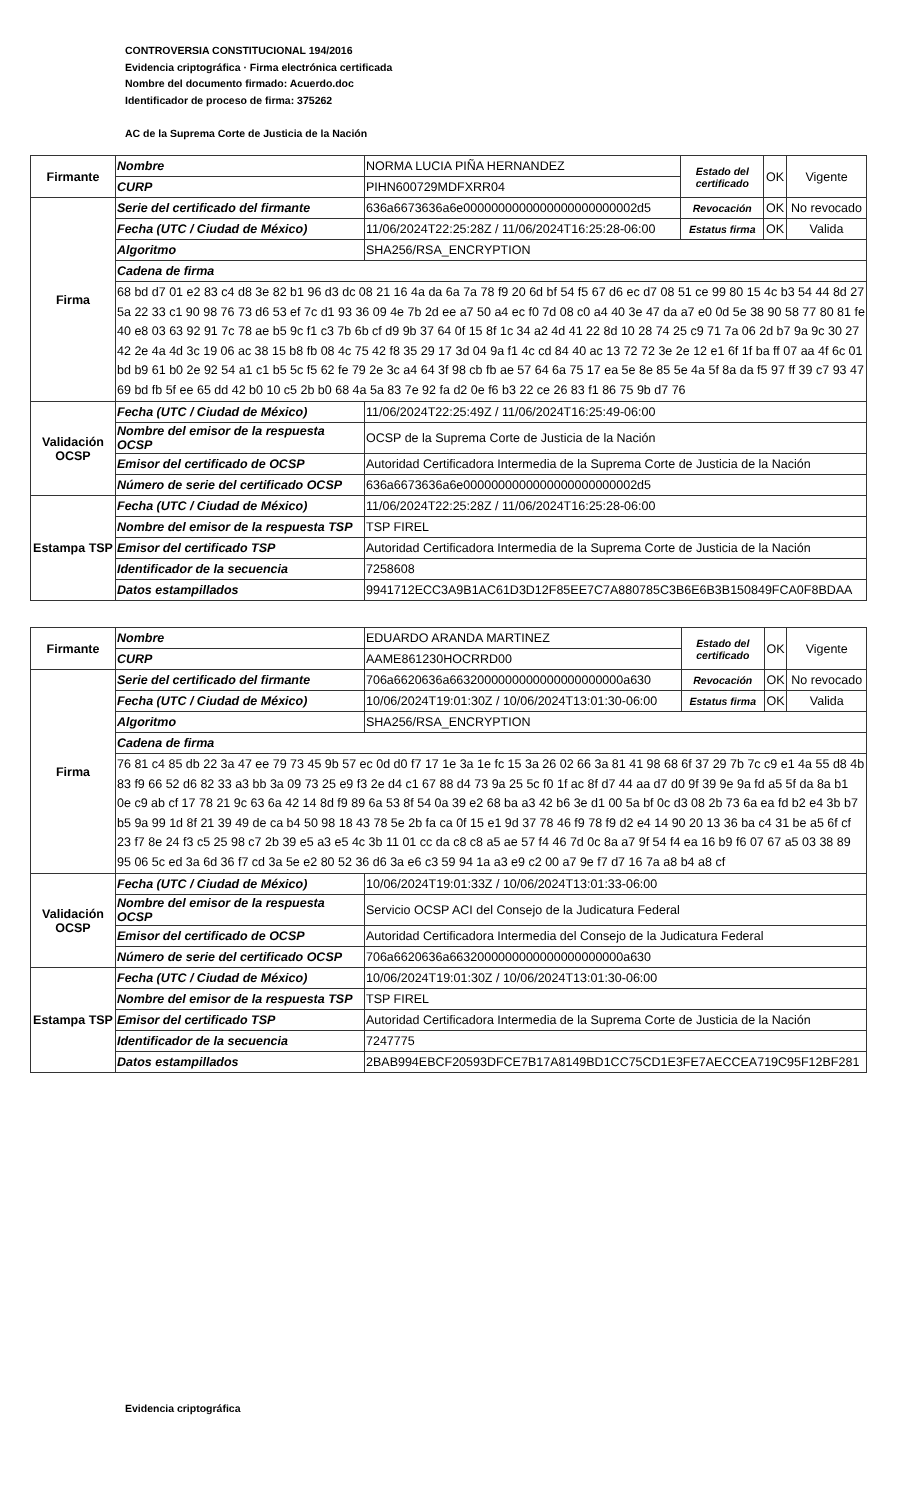CONTROVERSIA CONSTITUCIONAL 194/2016
Evidencia criptográfica · Firma electrónica certificada
Nombre del documento firmado: Acuerdo.doc
Identificador de proceso de firma: 375262
AC de la Suprema Corte de Justicia de la Nación
| Firmante | Nombre | NORMA LUCIA PIÑA HERNANDEZ | Estado del certificado | OK | Vigente |
| | CURP | PIHN600729MDFXRR04 | | | |
| Firma | Serie del certificado del firmante | 636a6673636a6e0000000000000000000000002d5 | Revocación | OK | No revocado |
| | Fecha (UTC / Ciudad de México) | 11/06/2024T22:25:28Z / 11/06/2024T16:25:28-06:00 | Estatus firma | OK | Valida |
| | Algoritmo | SHA256/RSA_ENCRYPTION | | | |
| | Cadena de firma | | | | |
| | 68 bd d7 01 e2 83 c4 d8 3e 82 b1 96 d3 dc 08 21 16 4a da 6a 7a 78 f9 20 6d bf 54 f5 67 d6 ec d7 08 51 ce 99 80 15 4c b3 54 44 8d 27 5a 22 33 c1 90 98 76 73 d6 53 ef 7c d1 93 36 09 4e 7b 2d ee a7 50 a4 ec f0 7d 08 c0 a4 40 3e 47 da a7 e0 0d 5e 38 90 58 77 80 81 fe 40 e8 03 63 92 91 7c 78 ae b5 9c f1 c3 7b 6b cf d9 9b 37 64 0f 15 8f 1c 34 a2 4d 41 22 8d 10 28 74 25 c9 71 7a 06 2d b7 9a 9c 30 27 42 2e 4a 4d 3c 19 06 ac 38 15 b8 fb 08 4c 75 42 f8 35 29 17 3d 04 9a f1 4c cd 84 40 ac 13 72 72 3e 2e 12 e1 6f 1f ba ff 07 aa 4f 6c 01 bd b9 61 b0 2e 92 54 a1 c1 b5 5c f5 62 fe 79 2e 3c a4 64 3f 98 cb fb ae 57 64 6a 75 17 ea 5e 8e 85 5e 4a 5f 8a da f5 97 ff 39 c7 93 47 69 bd fb 5f ee 65 dd 42 b0 10 c5 2b b0 68 4a 5a 83 7e 92 fa d2 0e f6 b3 22 ce 26 83 f1 86 75 9b d7 76 | | | | |
| Validación OCSP | Fecha (UTC / Ciudad de México) | 11/06/2024T22:25:49Z / 11/06/2024T16:25:49-06:00 | | | |
| | Nombre del emisor de la respuesta OCSP | OCSP de la Suprema Corte de Justicia de la Nación | | | |
| | Emisor del certificado de OCSP | Autoridad Certificadora Intermedia de la Suprema Corte de Justicia de la Nación | | | |
| | Número de serie del certificado OCSP | 636a6673636a6e0000000000000000000000002d5 | | | |
| Estampa TSP | Fecha (UTC / Ciudad de México) | 11/06/2024T22:25:28Z / 11/06/2024T16:25:28-06:00 | | | |
| | Nombre del emisor de la respuesta TSP | TSP FIREL | | | |
| | Emisor del certificado TSP | Autoridad Certificadora Intermedia de la Suprema Corte de Justicia de la Nación | | | |
| | Identificador de la secuencia | 7258608 | | | |
| | Datos estampillados | 9941712ECC3A9B1AC61D3D12F85EE7C7A880785C3B6E6B3B150849FCA0F8BDAA | | | |
| Firmante | Nombre | EDUARDO ARANDA MARTINEZ | Estado del certificado | OK | Vigente |
| | CURP | AAME861230HOCRRD00 | | | |
| Firma | Serie del certificado del firmante | 706a6620636a6632000000000000000000000a630 | Revocación | OK | No revocado |
| | Fecha (UTC / Ciudad de México) | 10/06/2024T19:01:30Z / 10/06/2024T13:01:30-06:00 | Estatus firma | OK | Valida |
| | Algoritmo | SHA256/RSA_ENCRYPTION | | | |
| | Cadena de firma | | | | |
| | 76 81 c4 85 db 22 3a 47 ee 79 73 45 9b 57 ec 0d d0 f7 17 1e 3a 1e fc 15 3a 26 02 66 3a 81 41 98 68 6f 37 29 7b 7c c9 e1 4a 55 d8 4b 83 f9 66 52 d6 82 33 a3 bb 3a 09 73 25 e9 f3 2e d4 c1 67 88 d4 73 9a 25 5c f0 1f ac 8f d7 44 aa d7 d0 9f 39 9e 9a fd a5 5f da 8a b1 0e c9 ab cf 17 78 21 9c 63 6a 42 14 8d f9 89 6a 53 8f 54 0a 39 e2 68 ba a3 42 b6 3e d1 00 5a bf 0c d3 08 2b 73 6a ea fd b2 e4 3b b7 b5 9a 99 1d 8f 21 39 49 de ca b4 50 98 18 43 78 5e 2b fa ca 0f 15 e1 9d 37 78 46 f9 78 f9 d2 e4 14 90 20 13 36 ba c4 31 be a5 6f cf 23 f7 8e 24 f3 c5 25 98 c7 2b 39 e5 a3 e5 4c 3b 11 01 cc da c8 c8 a5 ae 57 f4 46 7d 0c 8a a7 9f 54 f4 ea 16 b9 f6 07 67 a5 03 38 89 95 06 5c ed 3a 6d 36 f7 cd 3a 5e e2 80 52 36 d6 3a e6 c3 59 94 1a a3 e9 c2 00 a7 9e f7 d7 16 7a a8 b4 a8 cf | | | | |
| Validación OCSP | Fecha (UTC / Ciudad de México) | 10/06/2024T19:01:33Z / 10/06/2024T13:01:33-06:00 | | | |
| | Nombre del emisor de la respuesta OCSP | Servicio OCSP ACI del Consejo de la Judicatura Federal | | | |
| | Emisor del certificado de OCSP | Autoridad Certificadora Intermedia del Consejo de la Judicatura Federal | | | |
| | Número de serie del certificado OCSP | 706a6620636a6632000000000000000000000a630 | | | |
| Estampa TSP | Fecha (UTC / Ciudad de México) | 10/06/2024T19:01:30Z / 10/06/2024T13:01:30-06:00 | | | |
| | Nombre del emisor de la respuesta TSP | TSP FIREL | | | |
| | Emisor del certificado TSP | Autoridad Certificadora Intermedia de la Suprema Corte de Justicia de la Nación | | | |
| | Identificador de la secuencia | 7247775 | | | |
| | Datos estampillados | 2BAB994EBCF20593DFCE7B17A8149BD1CC75CD1E3FE7AECCEA719C95F12BF281 | | | |
Evidencia criptográfica